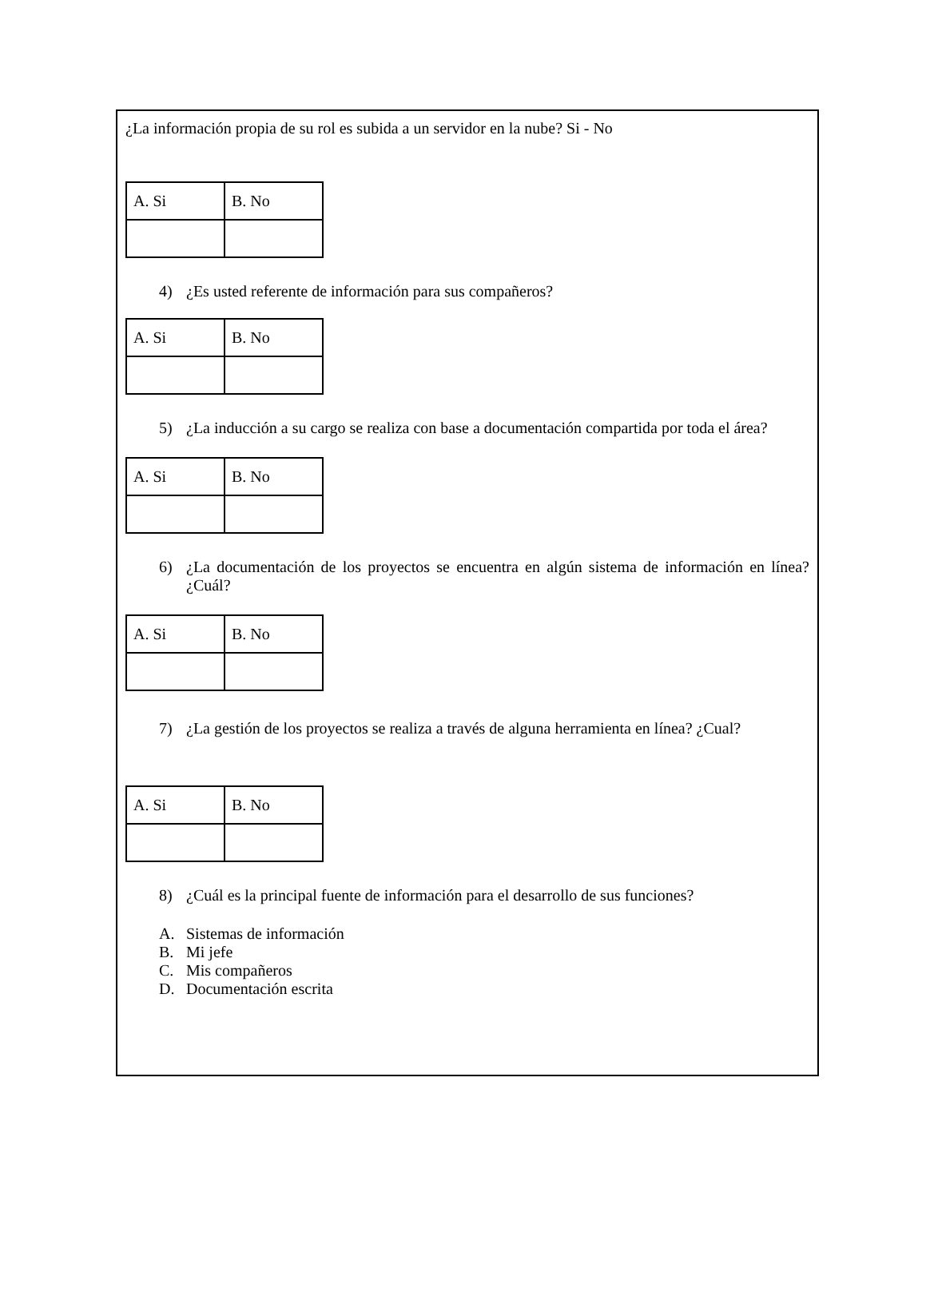¿La información propia de su rol es subida a un servidor en la nube? Si - No
| A. Si | B. No |
4) ¿Es usted referente de información para sus compañeros?
| A. Si | B. No |
5) ¿La inducción a su cargo se realiza con base a documentación compartida por toda el área?
| A. Si | B. No |
6) ¿La documentación de los proyectos se encuentra en algún sistema de información en línea? ¿Cuál?
| A. Si | B. No |
7) ¿La gestión de los proyectos se realiza a través de alguna herramienta en línea? ¿Cual?
| A. Si | B. No |
8) ¿Cuál es la principal fuente de información para el desarrollo de sus funciones?
A. Sistemas de información
B. Mi jefe
C. Mis compañeros
D. Documentación escrita